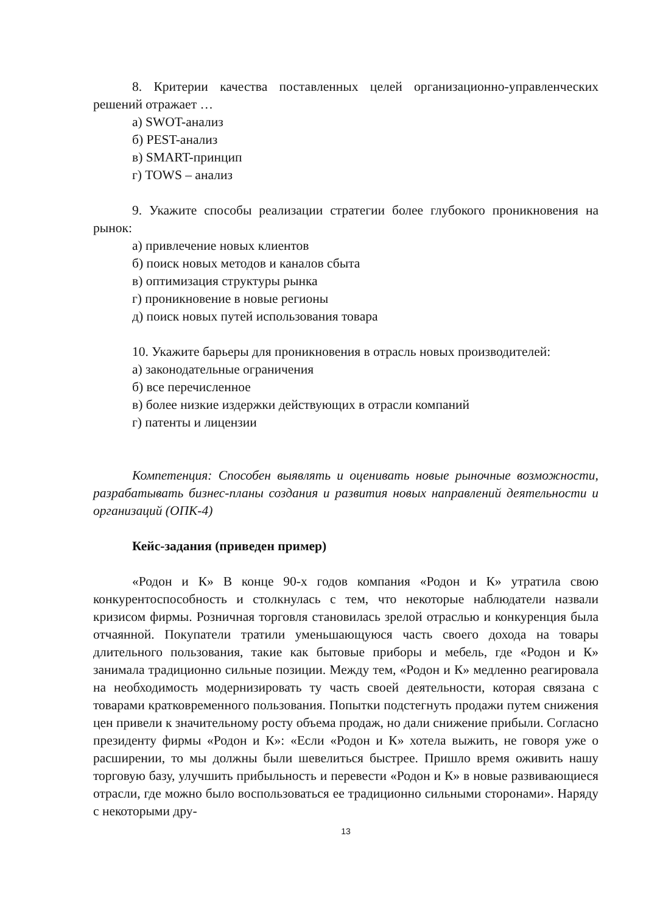8. Критерии качества поставленных целей организационно-управленческих решений отражает …
а) SWOT-анализ
б) PEST-анализ
в) SMART-принцип
г) TOWS – анализ
9. Укажите способы реализации стратегии более глубокого проникновения на рынок:
а) привлечение новых клиентов
б) поиск новых методов и каналов сбыта
в) оптимизация структуры рынка
г) проникновение в новые регионы
д) поиск новых путей использования товара
10. Укажите барьеры для проникновения в отрасль новых производителей:
а) законодательные ограничения
б) все перечисленное
в) более низкие издержки действующих в отрасли компаний
г) патенты и лицензии
Компетенция: Способен выявлять и оценивать новые рыночные возможности, разрабатывать бизнес-планы создания и развития новых направлений деятельности и организаций (ОПК-4)
Кейс-задания (приведен пример)
«Родон и К» В конце 90-х годов компания «Родон и К» утратила свою конкурентоспособность и столкнулась с тем, что некоторые наблюдатели назвали кризисом фирмы. Розничная торговля становилась зрелой отраслью и конкуренция была отчаянной. Покупатели тратили уменьшающуюся часть своего дохода на товары длительного пользования, такие как бытовые приборы и мебель, где «Родон и К» занимала традиционно сильные позиции. Между тем, «Родон и К» медленно реагировала на необходимость модернизировать ту часть своей деятельности, которая связана с товарами кратковременного пользования. Попытки подстегнуть продажи путем снижения цен привели к значительному росту объема продаж, но дали снижение прибыли. Согласно президенту фирмы «Родон и К»: «Если «Родон и К» хотела выжить, не говоря уже о расширении, то мы должны были шевелиться быстрее. Пришло время оживить нашу торговую базу, улучшить прибыльность и перевести «Родон и К» в новые развивающиеся отрасли, где можно было воспользоваться ее традиционно сильными сторонами». Наряду с некоторыми дру-
13